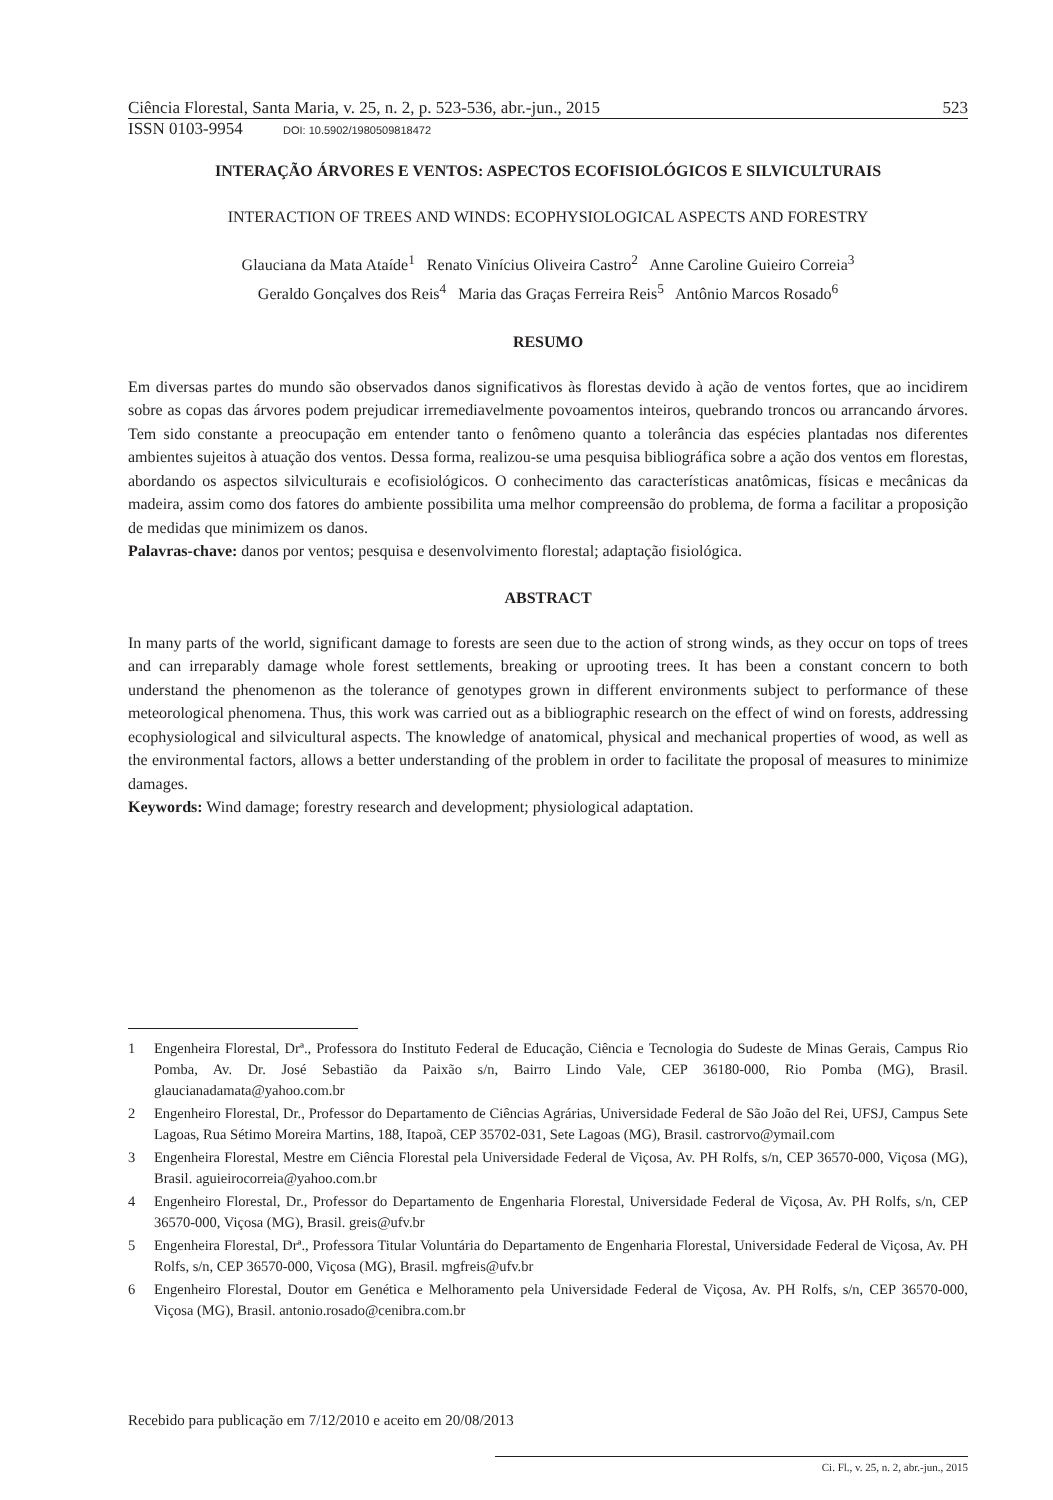Ciência Florestal, Santa Maria, v. 25, n. 2, p. 523-536, abr.-jun., 2015 523
ISSN 0103-9954 DOI: 10.5902/1980509818472
INTERAÇÃO ÁRVORES E VENTOS: ASPECTOS ECOFISIOLÓGICOS E SILVICULTURAIS
INTERACTION OF TREES AND WINDS: ECOPHYSIOLOGICAL ASPECTS AND FORESTRY
Glauciana da Mata Ataíde<sup>1</sup> Renato Vinícius Oliveira Castro<sup>2</sup> Anne Caroline Guieiro Correia<sup>3</sup>
Geraldo Gonçalves dos Reis<sup>4</sup> Maria das Graças Ferreira Reis<sup>5</sup> Antônio Marcos Rosado<sup>6</sup>
RESUMO
Em diversas partes do mundo são observados danos significativos às florestas devido à ação de ventos fortes, que ao incidirem sobre as copas das árvores podem prejudicar irremediavelmente povoamentos inteiros, quebrando troncos ou arrancando árvores. Tem sido constante a preocupação em entender tanto o fenômeno quanto a tolerância das espécies plantadas nos diferentes ambientes sujeitos à atuação dos ventos. Dessa forma, realizou-se uma pesquisa bibliográfica sobre a ação dos ventos em florestas, abordando os aspectos silviculturais e ecofisiológicos. O conhecimento das características anatômicas, físicas e mecânicas da madeira, assim como dos fatores do ambiente possibilita uma melhor compreensão do problema, de forma a facilitar a proposição de medidas que minimizem os danos.
Palavras-chave: danos por ventos; pesquisa e desenvolvimento florestal; adaptação fisiológica.
ABSTRACT
In many parts of the world, significant damage to forests are seen due to the action of strong winds, as they occur on tops of trees and can irreparably damage whole forest settlements, breaking or uprooting trees. It has been a constant concern to both understand the phenomenon as the tolerance of genotypes grown in different environments subject to performance of these meteorological phenomena. Thus, this work was carried out as a bibliographic research on the effect of wind on forests, addressing ecophysiological and silvicultural aspects. The knowledge of anatomical, physical and mechanical properties of wood, as well as the environmental factors, allows a better understanding of the problem in order to facilitate the proposal of measures to minimize damages.
Keywords: Wind damage; forestry research and development; physiological adaptation.
1 Engenheira Florestal, Drª., Professora do Instituto Federal de Educação, Ciência e Tecnologia do Sudeste de Minas Gerais, Campus Rio Pomba, Av. Dr. José Sebastião da Paixão s/n, Bairro Lindo Vale, CEP 36180-000, Rio Pomba (MG), Brasil. glaucianadamata@yahoo.com.br
2 Engenheiro Florestal, Dr., Professor do Departamento de Ciências Agrárias, Universidade Federal de São João del Rei, UFSJ, Campus Sete Lagoas, Rua Sétimo Moreira Martins, 188, Itapoã, CEP 35702-031, Sete Lagoas (MG), Brasil. castrorvo@ymail.com
3 Engenheira Florestal, Mestre em Ciência Florestal pela Universidade Federal de Viçosa, Av. PH Rolfs, s/n, CEP 36570-000, Viçosa (MG), Brasil. aguieirocorreia@yahoo.com.br
4 Engenheiro Florestal, Dr., Professor do Departamento de Engenharia Florestal, Universidade Federal de Viçosa, Av. PH Rolfs, s/n, CEP 36570-000, Viçosa (MG), Brasil. greis@ufv.br
5 Engenheira Florestal, Drª., Professora Titular Voluntária do Departamento de Engenharia Florestal, Universidade Federal de Viçosa, Av. PH Rolfs, s/n, CEP 36570-000, Viçosa (MG), Brasil. mgfreis@ufv.br
6 Engenheiro Florestal, Doutor em Genética e Melhoramento pela Universidade Federal de Viçosa, Av. PH Rolfs, s/n, CEP 36570-000, Viçosa (MG), Brasil. antonio.rosado@cenibra.com.br
Recebido para publicação em 7/12/2010 e aceito em 20/08/2013
Ci. Fl., v. 25, n. 2, abr.-jun., 2015